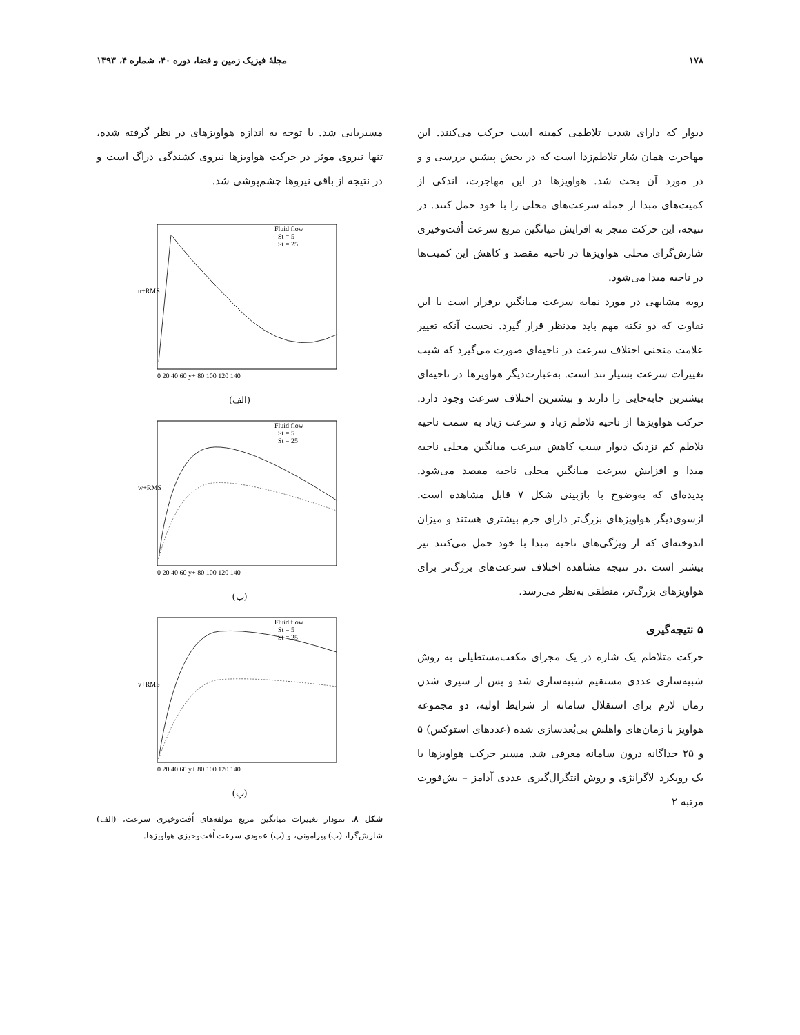۱۷۸ مجلهٔ فیزیک زمین و فضا، دوره ۴۰، شماره ۴، ۱۳۹۳
دیوار که دارای شدت تلاطمی کمینه است حرکت می‌کنند. این مهاجرت همان شار تلاطم‌زدا است که در بخش پیشین بررسی و و در مورد آن بحث شد. هواویزها در این مهاجرت، اندکی از کمیت‌های مبدا از جمله سرعت‌های محلی را با خود حمل کنند. در نتیجه، این حرکت منجر به افزایش میانگین مربع سرعت اُفت‌وخیزی شارش‌گرای محلی هواویزها در ناحیه مقصد و کاهش این کمیت‌ها در ناحیه مبدا می‌شود.
رویه مشابهی در مورد نمایه سرعت میانگین برقرار است با این تفاوت که دو نکته مهم باید مدنظر قرار گیرد. نخست آنکه تغییر علامت منحنی اختلاف سرعت در ناحیه‌ای صورت می‌گیرد که شیب تغییرات سرعت بسیار تند است. به‌عبارت‌دیگر هواویزها در ناحیه‌ای بیشترین جابه‌جایی را دارند و بیشترین اختلاف سرعت وجود دارد. حرکت هواویزها از ناحیه تلاطم زیاد و سرعت زیاد به سمت ناحیه تلاطم کم نزدیک دیوار سبب کاهش سرعت میانگین محلی ناحیه مبدا و افزایش سرعت میانگین محلی ناحیه مقصد می‌شود. پدیده‌ای که به‌وضوح با بازبینی شکل ۷ قابل مشاهده است. ازسوی‌دیگر هواویزهای بزرگ‌تر دارای جرم بیشتری هستند و میزان اندوخته‌ای که از ویژگی‌های ناحیه مبدا با خود حمل می‌کنند نیز بیشتر است .در نتیجه مشاهده اختلاف سرعت‌های بزرگ‌تر برای هواویزهای بزرگ‌تر، منطقی به‌نظر می‌رسد.
۵ نتیجه‌گیری
حرکت متلاطم یک شاره در یک مجرای مکعب‌مستطیلی به روش شبیه‌سازی عددی مستقیم شبیه‌سازی شد و پس از سپری شدن زمان لازم برای استقلال سامانه از شرایط اولیه، دو مجموعه هواویز با زمان‌های واهلش بی‌بُعدسازی شده (عددهای استوکس) ۵ و ۲۵ جداگانه درون سامانه معرفی شد. مسیر حرکت هواویزها با یک رویکرد لاگرانژی و روش انتگرال‌گیری عددی آدامز – بش‌فورت مرتبه ۲
مسیریابی شد. با توجه به اندازه هواویزهای در نظر گرفته شده، تنها نیروی موثر در حرکت هواویزها نیروی کشندگی دراگ است و در نتیجه از باقی نیروها چشم‌پوشی شد.
u+RMS
Fluid flow
St = 5
St = 25
0 20 40 60 y+ 80 100 120 140
(الف)
w+RMS
Fluid flow
St = 5
St = 25
0 20 40 60 y+ 80 100 120 140
(ب)
v+RMS
Fluid flow
St = 5
St = 25
0 20 40 60 y+ 80 100 120 140
(پ)
شکل ۸. نمودار تغییرات میانگین مربع مولفه‌های اُفت‌وخیزی سرعت، (الف) شارش‌گرا، (ب) پیرامونی، و (پ) عمودی سرعت اُفت‌وخیزی هواویزها.